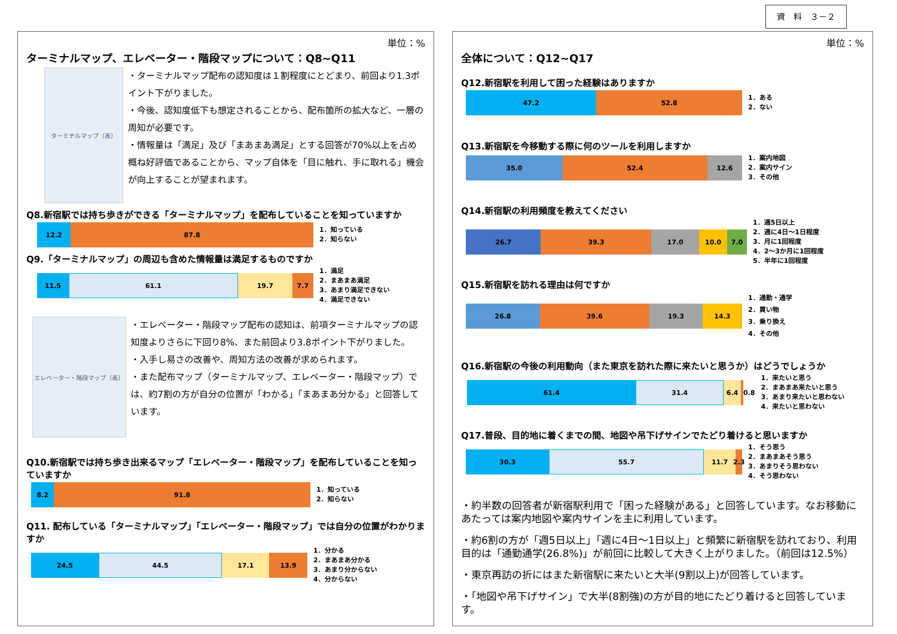資　料　３－２
単位：%
ターミナルマップ、エレベーター・階段マップについて：Q8~Q11
ターミナルマップ（表）
・ターミナルマップ配布の認知度は１割程度にとどまり、前回より1.3ポイント下がりました。
・今後、認知度低下も想定されることから、配布箇所の拡大など、一層の周知が必要です。
・情報量は「満足」及び「まあまあ満足」とする回答が70%以上を占め概ね好評価であることから、マップ自体を「目に触れ、手に取れる」機会が向上することが望まれます。
Q8.新宿駅では持ち歩きができる「ターミナルマップ」を配布していることを知っていますか
12.2 87.8
1．知っている
2．知らない
Q9.「ターミナルマップ」の周辺も含めた情報量は満足するものですか
11.5 61.1 19.7 7.7
1．満足
2．まあまあ満足
3．あまり満足できない
4．満足できない
エレベーター・階段マップ（表）
・エレベーター・階段マップ配布の認知は、前項ターミナルマップの認知度よりさらに下回り8%、また前回より3.8ポイント下がりました。
・入手し易さの改善や、周知方法の改善が求められます。
・また配布マップ（ターミナルマップ、エレベーター・階段マップ）では、約7割の方が自分の位置が「わかる」「まあまあ分かる」と回答しています。
Q10.新宿駅では持ち歩き出来るマップ「エレベーター・階段マップ」を配布していることを知っていますか
8.2 91.8
1．知っている
2．知らない
Q11. 配布している「ターミナルマップ」「エレベーター・階段マップ」では自分の位置がわかりますか
24.5 44.5 17.1 13.9
1．分かる
2．まあまあ分かる
3．あまり分からない
4．分からない
単位：%
全体について：Q12~Q17
Q12.新宿駅を利用して困った経験はありますか
47.2 52.8
1．ある
2．ない
Q13.新宿駅を今移動する際に何のツールを利用しますか
35.0 52.4 12.6
1．案内地図
2．案内サイン
3．その他
Q14.新宿駅の利用頻度を教えてください
26.7 39.3 17.0 10.0 7.0
1．週5日以上
2．週に4日～1日程度
3．月に1回程度
4．2～3か月に1回程度
5．半年に1回程度
Q15.新宿駅を訪れる理由は何ですか
26.8 39.6 19.3 14.3
1．通勤・通学
2．買い物
3．乗り換え
4．その他
Q16.新宿駅の今後の利用動向（また東京を訪れた際に来たいと思うか）はどうでしょうか
61.4 31.4 6.4
0.8
1．来たいと思う
2．まあまあ来たいと思う
3．あまり来たいと思わない
4．来たいと思わない
Q17.普段、目的地に着くまでの間、地図や吊下げサインでたどり着けると思いますか
30.3 55.7 11.7 2.3
1．そう思う
2．まあまあそう思う
3．あまりそう思わない
4．そう思わない
・約半数の回答者が新宿駅利用で「困った経験がある」と回答しています。なお移動にあたっては案内地図や案内サインを主に利用しています。
・約6割の方が「週5日以上」「週に4日～1日以上」と頻繁に新宿駅を訪れており、利用目的は「通勤通学(26.8%)」が前回に比較して大きく上がりました。（前回は12.5%）
・東京再訪の折にはまた新宿駅に来たいと大半(9割以上)が回答しています。
・「地図や吊下げサイン」で大半(8割強)の方が目的地にたどり着けると回答しています。